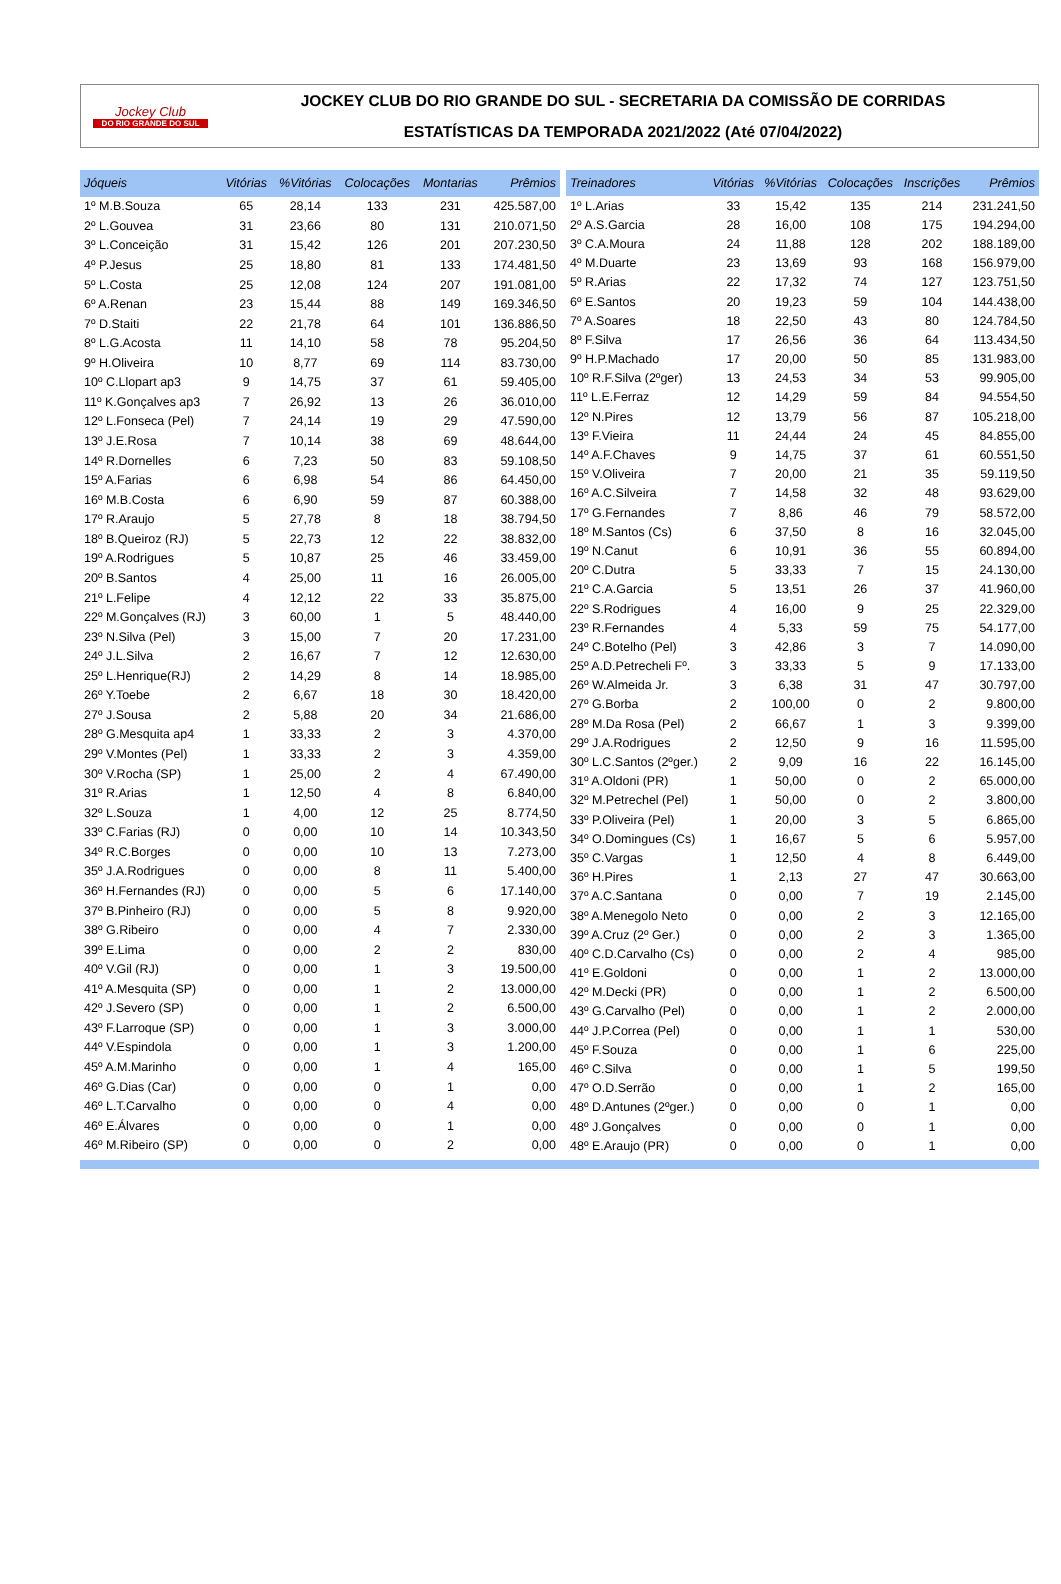Jockey Club
DO RIO GRANDE DO SUL
JOCKEY CLUB DO RIO GRANDE DO SUL - SECRETARIA DA COMISSÃO DE CORRIDAS
ESTATÍSTICAS DA TEMPORADA 2021/2022 (Até 07/04/2022)
| Jóqueis | Vitórias | %Vitórias | Colocações | Montarias | Prêmios |
| --- | --- | --- | --- | --- | --- |
| 1º M.B.Souza | 65 | 28,14 | 133 | 231 | 425.587,00 |
| 2º L.Gouvea | 31 | 23,66 | 80 | 131 | 210.071,50 |
| 3º L.Conceição | 31 | 15,42 | 126 | 201 | 207.230,50 |
| 4º P.Jesus | 25 | 18,80 | 81 | 133 | 174.481,50 |
| 5º L.Costa | 25 | 12,08 | 124 | 207 | 191.081,00 |
| 6º A.Renan | 23 | 15,44 | 88 | 149 | 169.346,50 |
| 7º D.Staiti | 22 | 21,78 | 64 | 101 | 136.886,50 |
| 8º L.G.Acosta | 11 | 14,10 | 58 | 78 | 95.204,50 |
| 9º H.Oliveira | 10 | 8,77 | 69 | 114 | 83.730,00 |
| 10º C.Llopart ap3 | 9 | 14,75 | 37 | 61 | 59.405,00 |
| 11º K.Gonçalves ap3 | 7 | 26,92 | 13 | 26 | 36.010,00 |
| 12º L.Fonseca (Pel) | 7 | 24,14 | 19 | 29 | 47.590,00 |
| 13º J.E.Rosa | 7 | 10,14 | 38 | 69 | 48.644,00 |
| 14º R.Dornelles | 6 | 7,23 | 50 | 83 | 59.108,50 |
| 15º A.Farias | 6 | 6,98 | 54 | 86 | 64.450,00 |
| 16º M.B.Costa | 6 | 6,90 | 59 | 87 | 60.388,00 |
| 17º R.Araujo | 5 | 27,78 | 8 | 18 | 38.794,50 |
| 18º B.Queiroz (RJ) | 5 | 22,73 | 12 | 22 | 38.832,00 |
| 19º A.Rodrigues | 5 | 10,87 | 25 | 46 | 33.459,00 |
| 20º B.Santos | 4 | 25,00 | 11 | 16 | 26.005,00 |
| 21º L.Felipe | 4 | 12,12 | 22 | 33 | 35.875,00 |
| 22º M.Gonçalves (RJ) | 3 | 60,00 | 1 | 5 | 48.440,00 |
| 23º N.Silva (Pel) | 3 | 15,00 | 7 | 20 | 17.231,00 |
| 24º J.L.Silva | 2 | 16,67 | 7 | 12 | 12.630,00 |
| 25º L.Henrique(RJ) | 2 | 14,29 | 8 | 14 | 18.985,00 |
| 26º Y.Toebe | 2 | 6,67 | 18 | 30 | 18.420,00 |
| 27º J.Sousa | 2 | 5,88 | 20 | 34 | 21.686,00 |
| 28º G.Mesquita ap4 | 1 | 33,33 | 2 | 3 | 4.370,00 |
| 29º V.Montes (Pel) | 1 | 33,33 | 2 | 3 | 4.359,00 |
| 30º V.Rocha (SP) | 1 | 25,00 | 2 | 4 | 67.490,00 |
| 31º R.Arias | 1 | 12,50 | 4 | 8 | 6.840,00 |
| 32º L.Souza | 1 | 4,00 | 12 | 25 | 8.774,50 |
| 33º C.Farias (RJ) | 0 | 0,00 | 10 | 14 | 10.343,50 |
| 34º R.C.Borges | 0 | 0,00 | 10 | 13 | 7.273,00 |
| 35º J.A.Rodrigues | 0 | 0,00 | 8 | 11 | 5.400,00 |
| 36º H.Fernandes (RJ) | 0 | 0,00 | 5 | 6 | 17.140,00 |
| 37º B.Pinheiro (RJ) | 0 | 0,00 | 5 | 8 | 9.920,00 |
| 38º G.Ribeiro | 0 | 0,00 | 4 | 7 | 2.330,00 |
| 39º E.Lima | 0 | 0,00 | 2 | 2 | 830,00 |
| 40º V.Gil (RJ) | 0 | 0,00 | 1 | 3 | 19.500,00 |
| 41º A.Mesquita (SP) | 0 | 0,00 | 1 | 2 | 13.000,00 |
| 42º J.Severo (SP) | 0 | 0,00 | 1 | 2 | 6.500,00 |
| 43º F.Larroque (SP) | 0 | 0,00 | 1 | 3 | 3.000,00 |
| 44º V.Espindola | 0 | 0,00 | 1 | 3 | 1.200,00 |
| 45º A.M.Marinho | 0 | 0,00 | 1 | 4 | 165,00 |
| 46º G.Dias (Car) | 0 | 0,00 | 0 | 1 | 0,00 |
| 46º L.T.Carvalho | 0 | 0,00 | 0 | 4 | 0,00 |
| 46º E.Álvares | 0 | 0,00 | 0 | 1 | 0,00 |
| 46º M.Ribeiro (SP) | 0 | 0,00 | 0 | 2 | 0,00 |
| Treinadores | Vitórias | %Vitórias | Colocações | Inscrições | Prêmios |
| --- | --- | --- | --- | --- | --- |
| 1º L.Arias | 33 | 15,42 | 135 | 214 | 231.241,50 |
| 2º A.S.Garcia | 28 | 16,00 | 108 | 175 | 194.294,00 |
| 3º C.A.Moura | 24 | 11,88 | 128 | 202 | 188.189,00 |
| 4º M.Duarte | 23 | 13,69 | 93 | 168 | 156.979,00 |
| 5º R.Arias | 22 | 17,32 | 74 | 127 | 123.751,50 |
| 6º E.Santos | 20 | 19,23 | 59 | 104 | 144.438,00 |
| 7º A.Soares | 18 | 22,50 | 43 | 80 | 124.784,50 |
| 8º F.Silva | 17 | 26,56 | 36 | 64 | 113.434,50 |
| 9º H.P.Machado | 17 | 20,00 | 50 | 85 | 131.983,00 |
| 10º R.F.Silva (2ºger) | 13 | 24,53 | 34 | 53 | 99.905,00 |
| 11º L.E.Ferraz | 12 | 14,29 | 59 | 84 | 94.554,50 |
| 12º N.Pires | 12 | 13,79 | 56 | 87 | 105.218,00 |
| 13º F.Vieira | 11 | 24,44 | 24 | 45 | 84.855,00 |
| 14º A.F.Chaves | 9 | 14,75 | 37 | 61 | 60.551,50 |
| 15º V.Oliveira | 7 | 20,00 | 21 | 35 | 59.119,50 |
| 16º A.C.Silveira | 7 | 14,58 | 32 | 48 | 93.629,00 |
| 17º G.Fernandes | 7 | 8,86 | 46 | 79 | 58.572,00 |
| 18º M.Santos (Cs) | 6 | 37,50 | 8 | 16 | 32.045,00 |
| 19º N.Canut | 6 | 10,91 | 36 | 55 | 60.894,00 |
| 20º C.Dutra | 5 | 33,33 | 7 | 15 | 24.130,00 |
| 21º C.A.Garcia | 5 | 13,51 | 26 | 37 | 41.960,00 |
| 22º S.Rodrigues | 4 | 16,00 | 9 | 25 | 22.329,00 |
| 23º R.Fernandes | 4 | 5,33 | 59 | 75 | 54.177,00 |
| 24º C.Botelho (Pel) | 3 | 42,86 | 3 | 7 | 14.090,00 |
| 25º A.D.Petrecheli Fº. | 3 | 33,33 | 5 | 9 | 17.133,00 |
| 26º W.Almeida Jr. | 3 | 6,38 | 31 | 47 | 30.797,00 |
| 27º G.Borba | 2 | 100,00 | 0 | 2 | 9.800,00 |
| 28º M.Da Rosa (Pel) | 2 | 66,67 | 1 | 3 | 9.399,00 |
| 29º J.A.Rodrigues | 2 | 12,50 | 9 | 16 | 11.595,00 |
| 30º L.C.Santos (2ºger.) | 2 | 9,09 | 16 | 22 | 16.145,00 |
| 31º A.Oldoni (PR) | 1 | 50,00 | 0 | 2 | 65.000,00 |
| 32º M.Petrechel (Pel) | 1 | 50,00 | 0 | 2 | 3.800,00 |
| 33º P.Oliveira (Pel) | 1 | 20,00 | 3 | 5 | 6.865,00 |
| 34º O.Domingues (Cs) | 1 | 16,67 | 5 | 6 | 5.957,00 |
| 35º C.Vargas | 1 | 12,50 | 4 | 8 | 6.449,00 |
| 36º H.Pires | 1 | 2,13 | 27 | 47 | 30.663,00 |
| 37º A.C.Santana | 0 | 0,00 | 7 | 19 | 2.145,00 |
| 38º A.Menegolo Neto | 0 | 0,00 | 2 | 3 | 12.165,00 |
| 39º A.Cruz (2º Ger.) | 0 | 0,00 | 2 | 3 | 1.365,00 |
| 40º C.D.Carvalho (Cs) | 0 | 0,00 | 2 | 4 | 985,00 |
| 41º E.Goldoni | 0 | 0,00 | 1 | 2 | 13.000,00 |
| 42º M.Decki (PR) | 0 | 0,00 | 1 | 2 | 6.500,00 |
| 43º G.Carvalho (Pel) | 0 | 0,00 | 1 | 2 | 2.000,00 |
| 44º J.P.Correa (Pel) | 0 | 0,00 | 1 | 1 | 530,00 |
| 45º F.Souza | 0 | 0,00 | 1 | 6 | 225,00 |
| 46º C.Silva | 0 | 0,00 | 1 | 5 | 199,50 |
| 47º O.D.Serrão | 0 | 0,00 | 1 | 2 | 165,00 |
| 48º D.Antunes (2ºger.) | 0 | 0,00 | 0 | 1 | 0,00 |
| 48º J.Gonçalves | 0 | 0,00 | 0 | 1 | 0,00 |
| 48º E.Araujo (PR) | 0 | 0,00 | 0 | 1 | 0,00 |